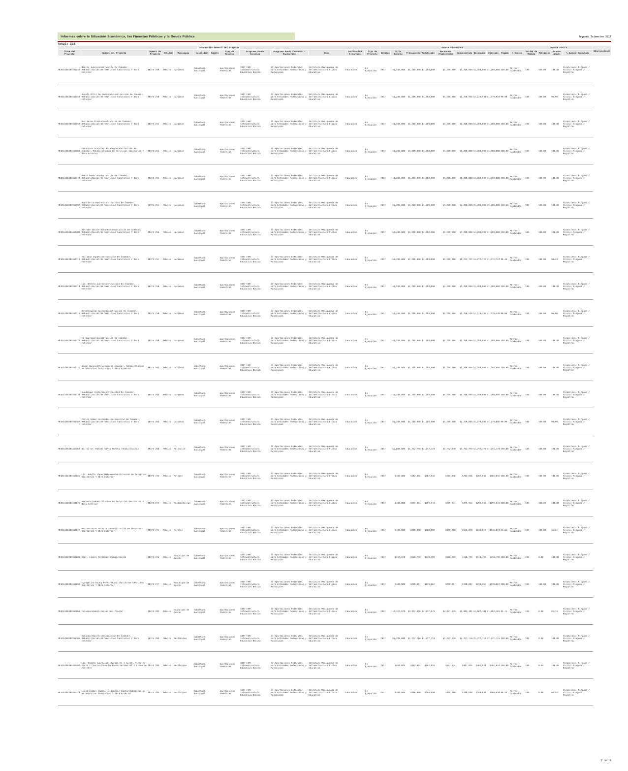Informes sobre la Situación Económica, las Finanzas Públicas y la Deuda Pública
Segundo Trimestre 2017
Total: 335
| Información General del Proyecto | | | | | | | | | | | | | Avance Financiero | | | | | | | | | | Avance Físico | | | | Observaciones |
| --- | --- | --- | --- | --- | --- | --- | --- | --- | --- | --- | --- | --- | --- | --- | --- | --- | --- | --- | --- | --- | --- | --- | --- | --- | --- | --- | --- |
| Clave del Proyecto | Nombre del Proyecto | Número de Proyecto | Entidad | Municipio | Localidad | Ámbito | Tipo de Recurso | Programa Fondo Convenio | Programa Fondo Convenio - Específico | Ramo | Institución Ejecutora | Tipo de Proyecto | Estatus | Ciclo Recurso | Presupuesto | Modificado | Recaudado (Ministrado) | Comprometido | Devengado | Ejercido | Pagado | % Avance | Unidad de Medida | Población | Avance Anual | % Avance Acumulado | |
| MEX16160300368247 | Benito Juárezconstrucción De Comedor, Rehabilitación De Servicios Sanitarios Y Obra Exterior | INIFE 249 | México | Luvianos | Cobertura municipal | | Aportaciones Federales | I007 FAM Infraestructura Educativa Básica | 33-Aportaciones Federales para Entidades Federativas y Municipios | Instituto Mexiquense de Infraestructura Física Educativa | Educación | En Ejecución | 2017 | $1,280,000 | $1,280,000 | $1,280,000 | $1,280,000 | $1,280,000 | $1,280,000 | $1,280,000 | 100.00 | Metros Cuadrados | 100 | 100.00 | 100.00 | Financiera: Ninguna / Física: Ninguna / Registro: | |
| MEX16160300368254 | Josefa Ortiz De Domínguezconstrucción De Comedor, Rehabilitación De Servicios Sanitarios Y Obra Exterior | INIFE 250 | México | Luvianos | Cobertura municipal | | Aportaciones Federales | I007 FAM Infraestructura Educativa Básica | 33-Aportaciones Federales para Entidades Federativas y Municipios | Instituto Mexiquense de Infraestructura Física Educativa | Educación | En Ejecución | 2017 | $1,280,000 | $1,280,000 | $1,280,000 | $1,280,000 | $1,279,934 | $1,279,934 | $1,279,934 | 99.99 | Metros Cuadrados | 100 | 100.00 | 99.99 | Financiera: Ninguna / Física: Ninguna / Registro: | |
| MEX16160300368258 | Guillermo Prietoconstrucción De Comedor, Rehabilitación De Servicios Sanitarios Y Obra Exterior | INIFE 251 | México | Luvianos | Cobertura municipal | | Aportaciones Federales | I007 FAM Infraestructura Educativa Básica | 33-Aportaciones Federales para Entidades Federativas y Municipios | Instituto Mexiquense de Infraestructura Física Educativa | Educación | En Ejecución | 2017 | $1,280,000 | $1,280,000 | $1,280,000 | $1,280,000 | $1,280,000 | $1,280,000 | $1,280,000 | 100.00 | Metros Cuadrados | 100 | 100.00 | 100.00 | Financiera: Ninguna / Física: Ninguna / Registro: | |
| MEX16160300368262 | Francisco Gonzalez Bocanegraconstrucción De Comedor, Rehabilitación De Servicios Sanitarios Y Obra Exterior | INIFE 253 | México | Luvianos | Cobertura municipal | | Aportaciones Federales | I007 FAM Infraestructura Educativa Básica | 33-Aportaciones Federales para Entidades Federativas y Municipios | Instituto Mexiquense de Infraestructura Física Educativa | Educación | En Ejecución | 2017 | $1,280,000 | $1,280,000 | $1,280,000 | $1,280,000 | $1,280,000 | $1,280,000 | $1,280,000 | 100.00 | Metros Cuadrados | 100 | 100.00 | 100.00 | Financiera: Ninguna / Física: Ninguna / Registro: | |
| MEX16160300368273 | Pedro Asencioconstrucción De Comedor, Rehabilitación De Servicios Sanitarios Y Obra Exterior | INIFE 254 | México | Luvianos | Cobertura municipal | | Aportaciones Federales | I007 FAM Infraestructura Educativa Básica | 33-Aportaciones Federales para Entidades Federativas y Municipios | Instituto Mexiquense de Infraestructura Física Educativa | Educación | En Ejecución | 2017 | $1,280,000 | $1,280,000 | $1,280,000 | $1,280,000 | $1,280,000 | $1,280,000 | $1,280,000 | 100.00 | Metros Cuadrados | 100 | 100.00 | 100.00 | Financiera: Ninguna / Física: Ninguna / Registro: | |
| MEX16160300368297 | Juan De La Barreraconstrucción De Comedor, Rehabilitación De Servicios Sanitarios Y Obra Exterior | INIFE 255 | México | Luvianos | Cobertura municipal | | Aportaciones Federales | I007 FAM Infraestructura Educativa Básica | 33-Aportaciones Federales para Entidades Federativas y Municipios | Instituto Mexiquense de Infraestructura Física Educativa | Educación | En Ejecución | 2017 | $1,280,000 | $1,280,000 | $1,280,000 | $1,280,000 | $1,280,000 | $1,280,000 | $1,280,000 | 100.00 | Metros Cuadrados | 100 | 100.00 | 100.00 | Financiera: Ninguna / Física: Ninguna / Registro: | |
| MEX16160300368301 | Alfredo Zárate Albarránconstrucción De Comedor, Rehabilitación De Servicios Sanitarios Y Obra Exterior | INIFE 256 | México | Luvianos | Cobertura municipal | | Aportaciones Federales | I007 FAM Infraestructura Educativa Básica | 33-Aportaciones Federales para Entidades Federativas y Municipios | Instituto Mexiquense de Infraestructura Física Educativa | Educación | En Ejecución | 2017 | $1,280,000 | $1,280,000 | $1,280,000 | $1,280,000 | $1,280,000 | $1,280,000 | $1,280,000 | 100.00 | Metros Cuadrados | 100 | 100.00 | 100.00 | Financiera: Ninguna / Física: Ninguna / Registro: | |
| MEX16160300368310 | Emiliano Zapataconstrucción De Comedor, Rehabilitación De Servicios Sanitarios Y Obra Exterior | INIFE 257 | México | Luvianos | Cobertura municipal | | Aportaciones Federales | I007 FAM Infraestructura Educativa Básica | 33-Aportaciones Federales para Entidades Federativas y Municipios | Instituto Mexiquense de Infraestructura Física Educativa | Educación | En Ejecución | 2017 | $1,280,000 | $1,280,000 | $1,280,000 | $1,280,000 | $1,272,722 | $1,272,722 | $1,272,722 | 99.43 | Metros Cuadrados | 100 | 100.00 | 99.43 | Financiera: Ninguna / Física: Ninguna / Registro: | |
| MEX16160300368313 | Lic. Benito Juárezconstrucción De Comedor, Rehabilitación De Servicios Sanitarios Y Obra Exterior | INIFE 258 | México | Luvianos | Cobertura municipal | | Aportaciones Federales | I007 FAM Infraestructura Educativa Básica | 33-Aportaciones Federales para Entidades Federativas y Municipios | Instituto Mexiquense de Infraestructura Física Educativa | Educación | En Ejecución | 2017 | $1,280,000 | $1,280,000 | $1,280,000 | $1,280,000 | $1,280,000 | $1,280,000 | $1,280,000 | 100.00 | Metros Cuadrados | 100 | 100.00 | 100.00 | Financiera: Ninguna / Física: Ninguna / Registro: | |
| MEX16160300368316 | Hermenegildo Galeanaconstrucción De Comedor, Rehabilitación De Servicios Sanitarios Y Obra Exterior | INIFE 259 | México | Luvianos | Cobertura municipal | | Aportaciones Federales | I007 FAM Infraestructura Educativa Básica | 33-Aportaciones Federales para Entidades Federativas y Municipios | Instituto Mexiquense de Infraestructura Física Educativa | Educación | En Ejecución | 2017 | $1,280,000 | $1,280,000 | $1,280,000 | $1,280,000 | $1,279,530 | $1,279,530 | $1,279,530 | 99.96 | Metros Cuadrados | 100 | 100.00 | 99.96 | Financiera: Ninguna / Física: Ninguna / Registro: | |
| MEX16160300368328 | El Nigromanteconstrucción De Comedor, Rehabilitación De Servicios Sanitarios Y Obra Exterior | INIFE 260 | México | Luvianos | Cobertura municipal | | Aportaciones Federales | I007 FAM Infraestructura Educativa Básica | 33-Aportaciones Federales para Entidades Federativas y Municipios | Instituto Mexiquense de Infraestructura Física Educativa | Educación | En Ejecución | 2017 | $1,280,000 | $1,280,000 | $1,280,000 | $1,280,000 | $1,280,000 | $1,280,000 | $1,280,000 | 100.00 | Metros Cuadrados | 100 | 100.00 | 100.00 | Financiera: Ninguna / Física: Ninguna / Registro: | |
| MEX16160300368337 | Jaime Nunoconstrucción De Comedor, Rehabilitación De Servicios Sanitarios Y Obra Exterior | INIFE 262 | México | Luvianos | Cobertura municipal | | Aportaciones Federales | I007 FAM Infraestructura Educativa Básica | 33-Aportaciones Federales para Entidades Federativas y Municipios | Instituto Mexiquense de Infraestructura Física Educativa | Educación | En Ejecución | 2017 | $1,280,000 | $1,280,000 | $1,280,000 | $1,280,000 | $1,280,000 | $1,280,000 | $1,280,000 | 100.00 | Metros Cuadrados | 100 | 100.00 | 100.00 | Financiera: Ninguna / Física: Ninguna / Registro: | |
| MEX16160300368338 | Guadalupe Victoriaconstrucción De Comedor, Rehabilitación De Servicios Sanitarios Y Obra Exterior | INIFE 263 | México | Luvianos | Cobertura municipal | | Aportaciones Federales | I007 FAM Infraestructura Educativa Básica | 33-Aportaciones Federales para Entidades Federativas y Municipios | Instituto Mexiquense de Infraestructura Física Educativa | Educación | En Ejecución | 2017 | $1,280,000 | $1,280,000 | $1,280,000 | $1,280,000 | $1,280,000 | $1,280,000 | $1,280,000 | 100.00 | Metros Cuadrados | 100 | 100.00 | 100.00 | Financiera: Ninguna / Física: Ninguna / Registro: | |
| MEX16160300368347 | Carlos Gómez Hernándezconstrucción De Comedor, Rehabilitación De Servicios Sanitarios Y Obra Exterior | INIFE 264 | México | Luvianos | Cobertura municipal | | Aportaciones Federales | I007 FAM Infraestructura Educativa Básica | 33-Aportaciones Federales para Entidades Federativas y Municipios | Instituto Mexiquense de Infraestructura Física Educativa | Educación | En Ejecución | 2017 | $1,280,000 | $1,280,000 | $1,280,000 | $1,280,000 | $1,279,886 | $1,279,886 | $1,279,886 | 99.99 | Metros Cuadrados | 100 | 100.00 | 99.99 | Financiera: Ninguna / Física: Ninguna / Registro: | |
| MEX16160300368366 | No. 62 Dr. Rafael Santa Marina rehabilitación | INIFE 268 | México | Malinalco | Cobertura municipal | | Aportaciones Federales | I007 FAM Infraestructura Educativa Básica | 33-Aportaciones Federales para Entidades Federativas y Municipios | Instituto Mexiquense de Infraestructura Física Educativa | Educación | En Ejecución | 2017 | $1,800,000 | $1,752,770 | $1,752,770 | $1,752,770 | $1,752,770 | $1,752,770 | $1,752,770 | 100.00 | Metros Cuadrados | 100 | 100.00 | 100.00 | Financiera: Ninguna / Física: Ninguna / Registro: | |
| MEX16160300368665 | Lic. Adolfo López Mateosrehabilitación De Servicios Sanitarios Y Obra Exterior | INIFE 272 | México | Metepec | Cobertura municipal | | Aportaciones Federales | I007 FAM Infraestructura Educativa Básica | 33-Aportaciones Federales para Entidades Federativas y Municipios | Instituto Mexiquense de Infraestructura Física Educativa | Educación | En Ejecución | 2017 | $300,000 | $282,046 | $282,046 | $282,046 | $282,046 | $282,046 | $282,046 | 100.00 | Metros Cuadrados | 100 | 100.00 | 100.00 | Financiera: Ninguna / Física: Ninguna / Registro: | |
| MEX16160300368672 | Axayacatlrehabilitación De Servicios Sanitarios Y Obra Exterior | INIFE 274 | México | Mexicaltzingo | Cobertura municipal | | Aportaciones Federales | I007 FAM Infraestructura Educativa Básica | 33-Aportaciones Federales para Entidades Federativas y Municipios | Instituto Mexiquense de Infraestructura Física Educativa | Educación | En Ejecución | 2017 | $300,000 | $299,933 | $299,933 | $299,933 | $299,933 | $299,933 | $299,933 | 100.00 | Metros Cuadrados | 100 | 100.00 | 100.00 | Financiera: Ninguna / Física: Ninguna / Registro: | |
| MEX16160300368677 | Mariano Riva Palacio rehabilitación De Servicios Sanitarios Y Obra Exterior | INIFE 275 | México | Morelos | Cobertura municipal | | Aportaciones Federales | I007 FAM Infraestructura Educativa Básica | 33-Aportaciones Federales para Entidades Federativas y Municipios | Instituto Mexiquense de Infraestructura Física Educativa | Educación | En Ejecución | 2017 | $300,000 | $300,000 | $300,000 | $300,000 | $136,819 | $136,819 | $136,819 | 45.61 | Metros Cuadrados | 100 | 100.00 | 45.61 | Financiera: Ninguna / Física: Ninguna / Registro: | |
| MEX16160300368685 | Gral. Lázaro Cárdenasrehabilitación | INIFE 276 | México | Naucalpan de Juárez | Cobertura municipal | | Aportaciones Federales | I007 FAM Infraestructura Educativa Básica | 33-Aportaciones Federales para Entidades Federativas y Municipios | Instituto Mexiquense de Infraestructura Física Educativa | Educación | En Ejecución | 2017 | $457,478 | $518,799 | $518,799 | $518,799 | $518,799 | $518,799 | $518,799 | 100.00 | Metros Cuadrados | 100 | 0.00 | 100.00 | Financiera: Ninguna / Física: Ninguna / Registro: | |
| MEX16160300368694 | Evangelina Osuna Pérezrehabilitación De Servicios Sanitarios Y Obra Exterior | INIFE 277 | México | Naucalpan de Juárez | Cobertura municipal | | Aportaciones Federales | I007 FAM Infraestructura Educativa Básica | 33-Aportaciones Federales para Entidades Federativas y Municipios | Instituto Mexiquense de Infraestructura Física Educativa | Educación | En Ejecución | 2017 | $300,000 | $230,067 | $230,067 | $230,067 | $230,067 | $230,067 | $230,067 | 100.00 | Metros Cuadrados | 100 | 100.00 | 100.00 | Financiera: Ninguna / Física: Ninguna / Registro: | |
| MEX16160300369066 | Colosiorehabilitación Del Plantel | INIFE 282 | México | Naucalpan de Juárez | Cobertura municipal | | Aportaciones Federales | I007 FAM Infraestructura Educativa Básica | 33-Aportaciones Federales para Entidades Federativas y Municipios | Instituto Mexiquense de Infraestructura Física Educativa | Educación | En Ejecución | 2017 | $2,327,979 | $2,327,979 | $2,327,979 | $2,327,979 | $1,982,181 | $1,982,181 | $1,982,181 | 85.15 | Metros Cuadrados | 100 | 0.00 | 85.15 | Financiera: Ninguna / Física: Ninguna / Registro: | |
| MEX16160300369100 | Ignacio Ramirezconstrucción De Comedor, Rehabilitación De Servicios Sanitarios Y Obra Exterior | INIFE 283 | México | Nextlalpan | Cobertura municipal | | Aportaciones Federales | I007 FAM Infraestructura Educativa Básica | 33-Aportaciones Federales para Entidades Federativas y Municipios | Instituto Mexiquense de Infraestructura Física Educativa | Educación | En Ejecución | 2017 | $1,280,000 | $1,227,710 | $1,227,710 | $1,227,710 | $1,227,710 | $1,227,710 | $1,227,710 | 100.00 | Metros Cuadrados | 100 | 0.00 | 100.00 | Financiera: Ninguna / Física: Ninguna / Registro: | |
| MEX16160300369106 | Lic. Benito Juárezsustitución De 4 Aulas, Firme En Plaza Y Construcción De Barda Perimetral Y Firme De Concreto | INIFE 284 | México | Nextlalpan | Cobertura municipal | | Aportaciones Federales | I007 FAM Infraestructura Educativa Básica | 33-Aportaciones Federales para Entidades Federativas y Municipios | Instituto Mexiquense de Infraestructura Física Educativa | Educación | En Ejecución | 2017 | $497,924 | $497,924 | $497,924 | $497,924 | $497,924 | $497,924 | $497,924 | 100.00 | Metros Cuadrados | 100 | 0.00 | 100.00 | Financiera: Ninguna / Física: Ninguna / Registro: | |
| MEX16160300369123 | Luisa Isabel Campos De Jiménez Cantúrehabilitación De Servicios Sanitarios Y Obra Exterior | INIFE 285 | México | Nextlalpan | Cobertura municipal | | Aportaciones Federales | I007 FAM Infraestructura Educativa Básica | 33-Aportaciones Federales para Entidades Federativas y Municipios | Instituto Mexiquense de Infraestructura Física Educativa | Educación | En Ejecución | 2017 | $300,000 | $300,000 | $300,000 | $300,000 | $289,638 | $289,638 | $289,638 | 96.55 | Metros Cuadrados | 100 | 0.00 | 96.55 | Financiera: Ninguna / Física: Ninguna / Registro: | |
7 de 14